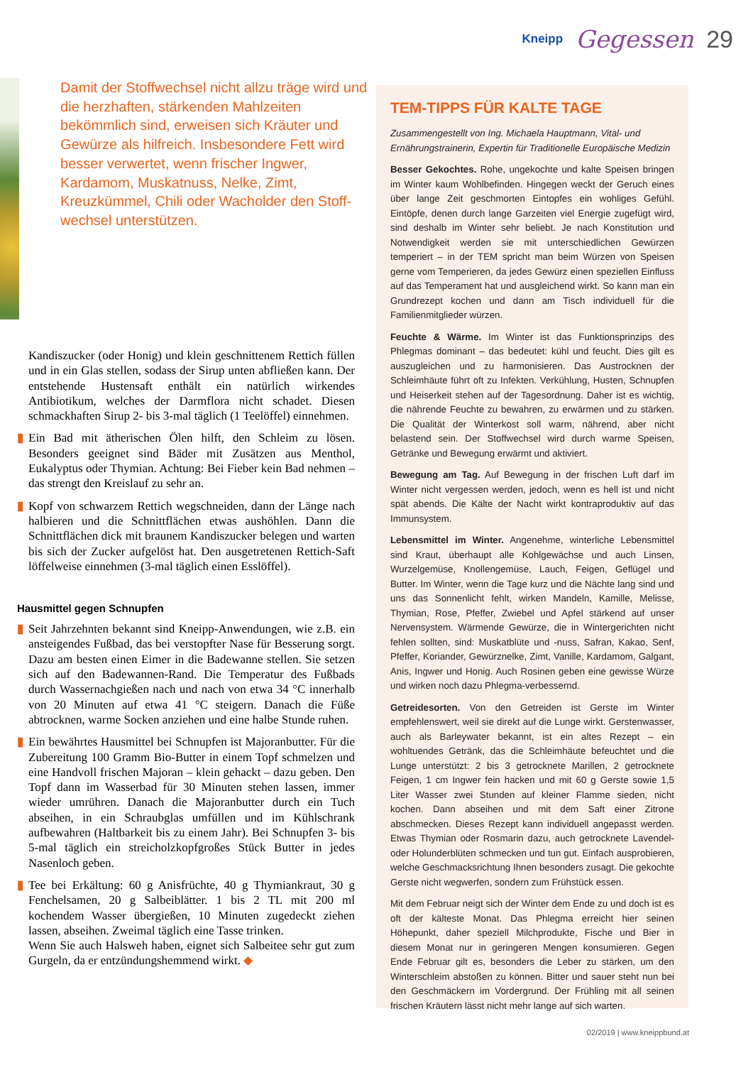Kneipp Gegessen 29
Damit der Stoffwechsel nicht allzu träge wird und die herz­haften, stärkenden Mahlzeiten bekömmlich sind, erweisen sich Kräuter und Gewürze als hilfreich. Insbesondere Fett wird besser verwertet, wenn frischer Ingwer, Kardamom, Muskatnuss, Nelke, Zimt, Kreuzkümmel, Chili oder Wacholder den Stoff­wechsel unterstützen.
Kandiszucker (oder Honig) und klein geschnittenem Rettich füllen und in ein Glas stellen, sodass der Sirup unten abfließen kann. Der entstehende Hustensaft enthält ein natürlich wirkendes Antibiotikum, welches der Darmflora nicht schadet. Diesen schmackhaften Sirup 2- bis 3-mal täglich (1 Teelöffel) einnehmen.
▮ Ein Bad mit ätherischen Ölen hilft, den Schleim zu lösen. Besonders geeignet sind Bäder mit Zusätzen aus Menthol, Eukalyptus oder Thymian. Achtung: Bei Fieber kein Bad nehmen – das strengt den Kreislauf zu sehr an.
▮ Kopf von schwarzem Rettich wegschneiden, dann der Länge nach halbieren und die Schnittflächen etwas aushöhlen. Dann die Schnittflächen dick mit braunem Kandiszucker belegen und warten bis sich der Zucker aufgelöst hat. Den ausgetretenen Rettich-Saft löffelweise einnehmen (3-mal täglich einen Esslöffel).
Hausmittel gegen Schnupfen
▮ Seit Jahrzehnten bekannt sind Kneipp-Anwendungen, wie z.B. ein ansteigendes Fußbad, das bei verstopfter Nase für Besserung sorgt. Dazu am besten einen Eimer in die Badewanne stellen. Sie setzen sich auf den Badewannen-Rand. Die Temperatur des Fußbads durch Wassernachgießen nach und nach von etwa 34 °C innerhalb von 20 Minuten auf etwa 41 °C steigern. Danach die Füße abtrocknen, warme Socken anziehen und eine halbe Stunde ruhen.
▮ Ein bewährtes Hausmittel bei Schnupfen ist Majoranbutter. Für die Zubereitung 100 Gramm Bio-Butter in einem Topf schmelzen und eine Handvoll frischen Majoran – klein gehackt – dazu geben. Den Topf dann im Wasserbad für 30 Minuten stehen lassen, immer wieder umrühren. Danach die Majoranbutter durch ein Tuch abseihen, in ein Schraubglas umfüllen und im Kühlschrank aufbewahren (Haltbarkeit bis zu einem Jahr). Bei Schnupfen 3- bis 5-mal täglich ein streicholzkopfgroßes Stück Butter in jedes Nasenloch geben.
▮ Tee bei Erkältung: 60 g Anisfrüchte, 40 g Thymiankraut, 30 g Fenchelsamen, 20 g Salbeiblätter. 1 bis 2 TL mit 200 ml kochendem Wasser übergießen, 10 Minuten zugedeckt ziehen lassen, abseihen. Zweimal täglich eine Tasse trinken.
Wenn Sie auch Halsweh haben, eignet sich Salbeitee sehr gut zum Gurgeln, da er entzündungshemmend wirkt. ◆
TEM-TIPPS FÜR KALTE TAGE
Zusammengestellt von Ing. Michaela Hauptmann, Vital- und Ernährungstrainerin, Expertin für Traditionelle Europäische Medizin
Besser Gekochtes. Rohe, ungekochte und kalte Speisen bringen im Winter kaum Wohlbefinden. Hingegen weckt der Geruch eines über lange Zeit geschmorten Eintopfes ein wohliges Gefühl. Eintöpfe, denen durch lange Garzeiten viel Energie zugefügt wird, sind deshalb im Winter sehr beliebt. Je nach Konstitution und Notwendigkeit werden sie mit unterschiedlichen Gewürzen temperiert – in der TEM spricht man beim Würzen von Speisen gerne vom Temperieren, da jedes Gewürz einen speziellen Einfluss auf das Temperament hat und ausgleichend wirkt. So kann man ein Grundrezept kochen und dann am Tisch individuell für die Familienmitglieder würzen.
Feuchte & Wärme. Im Winter ist das Funktionsprinzips des Phlegmas dominant – das bedeutet: kühl und feucht. Dies gilt es auszugleichen und zu harmonisieren. Das Austrocknen der Schleimhäute führt oft zu Infekten. Verkühlung, Husten, Schnupfen und Heiserkeit stehen auf der Tagesordnung. Daher ist es wichtig, die nährende Feuchte zu bewahren, zu erwärmen und zu stärken. Die Qualität der Winterkost soll warm, nährend, aber nicht belastend sein. Der Stoffwechsel wird durch warme Speisen, Getränke und Bewegung erwärmt und aktiviert.
Bewegung am Tag. Auf Bewegung in der frischen Luft darf im Winter nicht vergessen werden, jedoch, wenn es hell ist und nicht spät abends. Die Kälte der Nacht wirkt kontraproduktiv auf das Immunsystem.
Lebensmittel im Winter. Angenehme, winterliche Lebensmittel sind Kraut, überhaupt alle Kohlgewächse und auch Linsen, Wurzelgemüse, Knollengemüse, Lauch, Feigen, Geflügel und Butter. Im Winter, wenn die Tage kurz und die Nächte lang sind und uns das Sonnenlicht fehlt, wirken Mandeln, Kamille, Melisse, Thymian, Rose, Pfeffer, Zwiebel und Apfel stärkend auf unser Nervensystem. Wärmende Gewürze, die in Wintergerichten nicht fehlen sollten, sind: Muskatblüte und -nuss, Safran, Kakao, Senf, Pfeffer, Koriander, Gewürznelke, Zimt, Vanille, Kardamom, Galgant, Anis, Ingwer und Honig. Auch Rosinen geben eine gewisse Würze und wirken noch dazu Phlegma-verbessernd.
Getreidesorten. Von den Getreiden ist Gerste im Winter empfehlenswert, weil sie direkt auf die Lunge wirkt. Gerstenwasser, auch als Barleywater bekannt, ist ein altes Rezept – ein wohltuendes Getränk, das die Schleimhäute befeuchtet und die Lunge unterstützt: 2 bis 3 getrocknete Marillen, 2 getrocknete Feigen, 1 cm Ingwer fein hacken und mit 60 g Gerste sowie 1,5 Liter Wasser zwei Stunden auf kleiner Flamme sieden, nicht kochen. Dann abseihen und mit dem Saft einer Zitrone abschmecken. Dieses Rezept kann individuell angepasst werden. Etwas Thymian oder Rosmarin dazu, auch getrocknete Lavendel- oder Holunderblüten schmecken und tun gut. Einfach ausprobieren, welche Geschmacksrichtung Ihnen besonders zusagt. Die gekochte Gerste nicht wegwerfen, sondern zum Frühstück essen.
Mit dem Februar neigt sich der Winter dem Ende zu und doch ist es oft der kälteste Monat. Das Phlegma erreicht hier seinen Höhepunkt, daher speziell Milchprodukte, Fische und Bier in diesem Monat nur in geringeren Mengen konsumieren. Gegen Ende Februar gilt es, besonders die Leber zu stärken, um den Winterschleim abstoßen zu können. Bitter und sauer steht nun bei den Geschmäckern im Vordergrund. Der Frühling mit all seinen frischen Kräutern lässt nicht mehr lange auf sich warten.
02/2019 | www.kneippbund.at